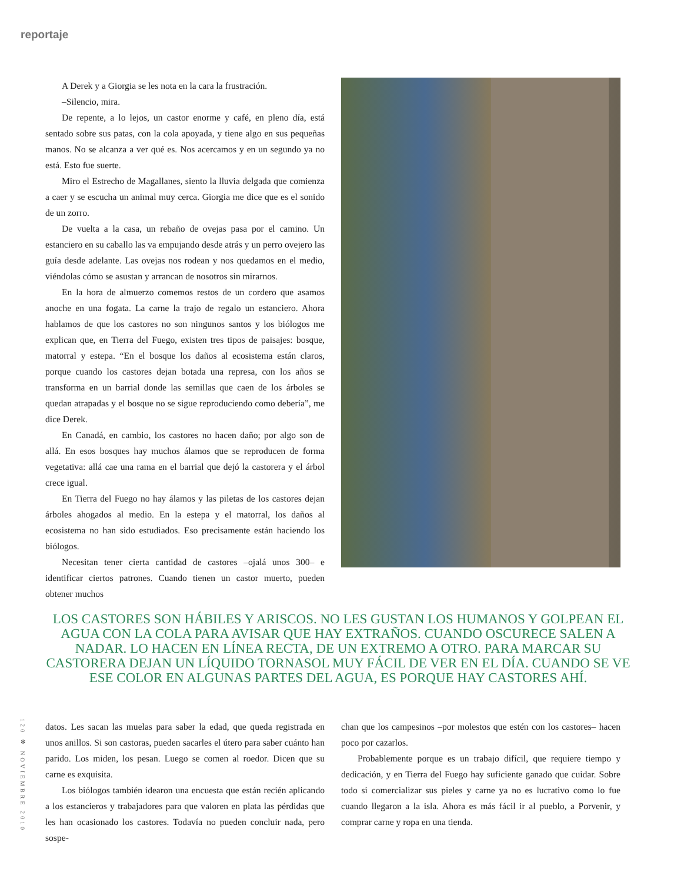reportaje
A Derek y a Giorgia se les nota en la cara la frustración.
–Silencio, mira.
De repente, a lo lejos, un castor enorme y café, en pleno día, está sentado sobre sus patas, con la cola apoyada, y tiene algo en sus pequeñas manos. No se alcanza a ver qué es. Nos acercamos y en un segundo ya no está. Esto fue suerte.
Miro el Estrecho de Magallanes, siento la lluvia delgada que comienza a caer y se escucha un animal muy cerca. Giorgia me dice que es el sonido de un zorro.
De vuelta a la casa, un rebaño de ovejas pasa por el camino. Un estanciero en su caballo las va empujando desde atrás y un perro ovejero las guía desde adelante. Las ovejas nos rodean y nos quedamos en el medio, viéndolas cómo se asustan y arrancan de nosotros sin mirarnos.
En la hora de almuerzo comemos restos de un cordero que asamos anoche en una fogata. La carne la trajo de regalo un estanciero. Ahora hablamos de que los castores no son ningunos santos y los biólogos me explican que, en Tierra del Fuego, existen tres tipos de paisajes: bosque, matorral y estepa. “En el bosque los daños al ecosistema están claros, porque cuando los castores dejan botada una represa, con los años se transforma en un barrial donde las semillas que caen de los árboles se quedan atrapadas y el bosque no se sigue reproduciendo como debería”, me dice Derek.
En Canadá, en cambio, los castores no hacen daño; por algo son de allá. En esos bosques hay muchos álamos que se reproducen de forma vegetativa: allá cae una rama en el barrial que dejó la castorera y el árbol crece igual.
En Tierra del Fuego no hay álamos y las piletas de los castores dejan árboles ahogados al medio. En la estepa y el matorral, los daños al ecosistema no han sido estudiados. Eso precisamente están haciendo los biólogos.
Necesitan tener cierta cantidad de castores –ojalá unos 300– e identificar ciertos patrones. Cuando tienen un castor muerto, pueden obtener muchos
LOS CASTORES SON HÁBILES Y ARISCOS. NO LES GUSTAN LOS HUMANOS Y GOLPEAN EL AGUA CON LA COLA PARA AVISAR QUE HAY EXTRAÑOS. CUANDO OSCURECE SALEN A NADAR. LO HACEN EN LÍNEA RECTA, DE UN EXTREMO A OTRO. PARA MARCAR SU CASTORERA DEJAN UN LÍQUIDO TORNASOL MUY FÁCIL DE VER EN EL DÍA. CUANDO SE VE ESE COLOR EN ALGUNAS PARTES DEL AGUA, ES PORQUE HAY CASTORES AHÍ.
120 ✻ NOVIEMBRE 2010
datos. Les sacan las muelas para saber la edad, que queda registrada en unos anillos. Si son castoras, pueden sacarles el útero para saber cuánto han parido. Los miden, los pesan. Luego se comen al roedor. Dicen que su carne es exquisita.
Los biólogos también idearon una encuesta que están recién aplicando a los estancieros y trabajadores para que valoren en plata las pérdidas que les han ocasionado los castores. Todavía no pueden concluir nada, pero sospe-
chan que los campesinos –por molestos que estén con los castores– hacen poco por cazarlos.
Probablemente porque es un trabajo difícil, que requiere tiempo y dedicación, y en Tierra del Fuego hay suficiente ganado que cuidar. Sobre todo si comercializar sus pieles y carne ya no es lucrativo como lo fue cuando llegaron a la isla. Ahora es más fácil ir al pueblo, a Porvenir, y comprar carne y ropa en una tienda.